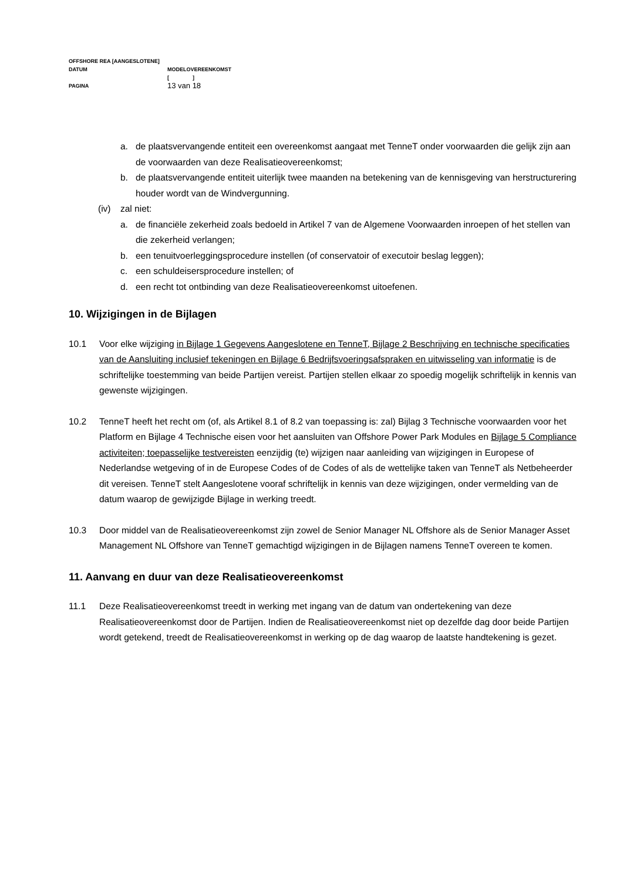OFFSHORE REA [AANGESLOTENE]
DATUM MODELOVEREENKOMST
[ ]
PAGINA 13 van 18
a. de plaatsvervangende entiteit een overeenkomst aangaat met TenneT onder voorwaarden die gelijk zijn aan de voorwaarden van deze Realisatieovereenkomst;
b. de plaatsvervangende entiteit uiterlijk twee maanden na betekening van de kennisgeving van herstructurering houder wordt van de Windvergunning.
(iv) zal niet:
a. de financiële zekerheid zoals bedoeld in Artikel 7 van de Algemene Voorwaarden inroepen of het stellen van die zekerheid verlangen;
b. een tenuitvoerleggingsprocedure instellen (of conservatoir of executoir beslag leggen);
c. een schuldeisersprocedure instellen; of
d. een recht tot ontbinding van deze Realisatieovereenkomst uitoefenen.
10. Wijzigingen in de Bijlagen
10.1 Voor elke wijziging in Bijlage 1 Gegevens Aangeslotene en TenneT, Bijlage 2 Beschrijving en technische specificaties van de Aansluiting inclusief tekeningen en Bijlage 6 Bedrijfsvoeringsafspraken en uitwisseling van informatie is de schriftelijke toestemming van beide Partijen vereist. Partijen stellen elkaar zo spoedig mogelijk schriftelijk in kennis van gewenste wijzigingen.
10.2 TenneT heeft het recht om (of, als Artikel 8.1 of 8.2 van toepassing is: zal) Bijlag 3 Technische voorwaarden voor het Platform en Bijlage 4 Technische eisen voor het aansluiten van Offshore Power Park Modules en Bijlage 5 Compliance activiteiten; toepasselijke testvereisten eenzijdig (te) wijzigen naar aanleiding van wijzigingen in Europese of Nederlandse wetgeving of in de Europese Codes of de Codes of als de wettelijke taken van TenneT als Netbeheerder dit vereisen. TenneT stelt Aangeslotene vooraf schriftelijk in kennis van deze wijzigingen, onder vermelding van de datum waarop de gewijzigde Bijlage in werking treedt.
10.3 Door middel van de Realisatieovereenkomst zijn zowel de Senior Manager NL Offshore als de Senior Manager Asset Management NL Offshore van TenneT gemachtigd wijzigingen in de Bijlagen namens TenneT overeen te komen.
11. Aanvang en duur van deze Realisatieovereenkomst
11.1 Deze Realisatieovereenkomst treedt in werking met ingang van de datum van ondertekening van deze Realisatieovereenkomst door de Partijen. Indien de Realisatieovereenkomst niet op dezelfde dag door beide Partijen wordt getekend, treedt de Realisatieovereenkomst in werking op de dag waarop de laatste handtekening is gezet.